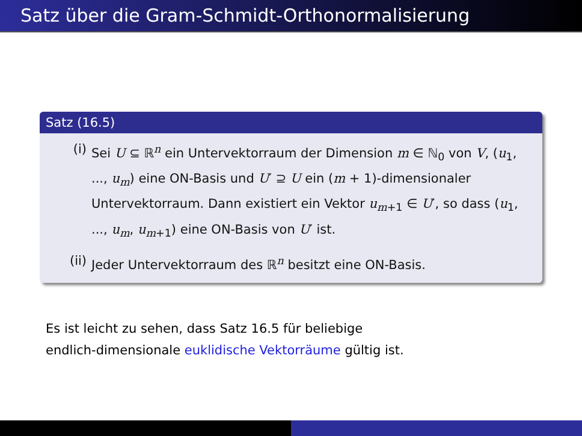Satz über die Gram-Schmidt-Orthonormalisierung
Satz (16.5)
(i) Sei U ⊆ ℝ<sup>n</sup> ein Untervektorraum der Dimension m ∈ ℕ<sub>0</sub> von V, (u<sub>1</sub>, ..., u<sub>m</sub>) eine ON-Basis und U′ ⊇ U ein (m + 1)-dimensionaler Untervektorraum. Dann existiert ein Vektor u<sub>m+1</sub> ∈ U′, so dass (u<sub>1</sub>, ..., u<sub>m</sub>, u<sub>m+1</sub>) eine ON-Basis von U′ ist.
(ii) Jeder Untervektorraum des ℝ<sup>n</sup> besitzt eine ON-Basis.
Es ist leicht zu sehen, dass Satz 16.5 für beliebige
endlich-dimensionale euklidische Vektorräume gültig ist.